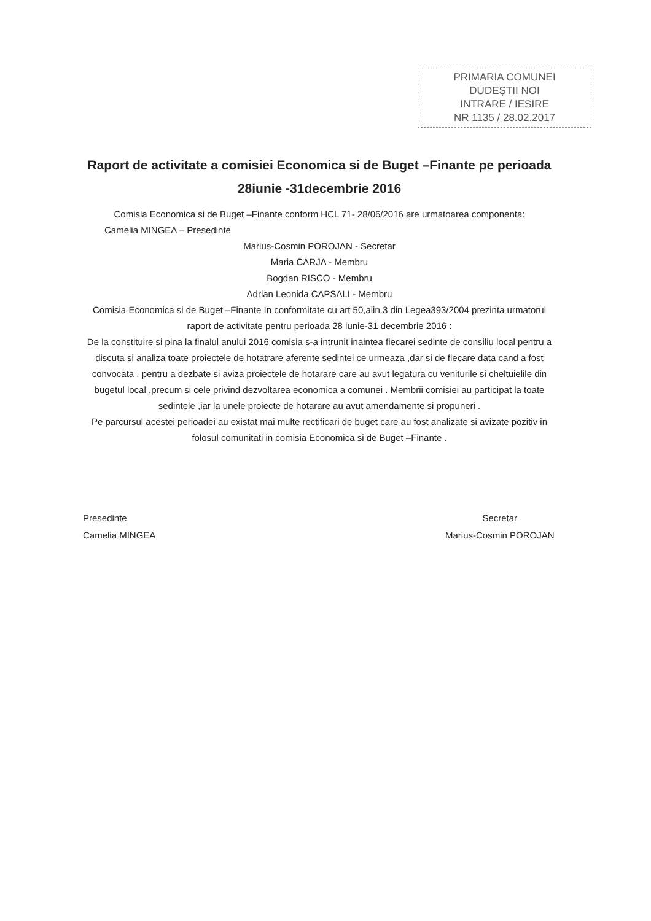PRIMARIA COMUNEI
DUDEȘTII NOI
INTRARE / IESIRE
NR 1135 / 28.02.2017
Raport de activitate a comisiei Economica si de Buget –Finante pe perioada 28iunie -31decembrie 2016
Comisia Economica si de Buget –Finante conform HCL 71- 28/06/2016 are urmatoarea componenta:
Camelia MINGEA – Presedinte
Marius-Cosmin POROJAN - Secretar
Maria CARJA - Membru
Bogdan RISCO - Membru
Adrian Leonida CAPSALI - Membru
Comisia Economica si de Buget –Finante In conformitate cu art 50,alin.3 din Legea393/2004 prezinta urmatorul raport de activitate pentru perioada 28 iunie-31 decembrie 2016 :
De la constituire si pina la finalul anului 2016 comisia s-a intrunit inaintea fiecarei sedinte de consiliu local pentru a discuta si analiza toate proiectele de hotatrare aferente sedintei ce urmeaza ,dar si de fiecare data cand a fost convocata , pentru a dezbate si aviza proiectele de hotarare care au avut legatura cu veniturile si cheltuielile din bugetul local ,precum si cele privind dezvoltarea economica a comunei . Membrii comisiei au participat la toate sedintele ,iar la unele proiecte de hotarare au avut amendamente si propuneri .
Pe parcursul acestei perioadei au existat mai multe rectificari de buget care au fost analizate si avizate pozitiv in folosul comunitati in comisia Economica si de Buget –Finante .
Presedinte
Camelia MINGEA
Secretar
Marius-Cosmin POROJAN